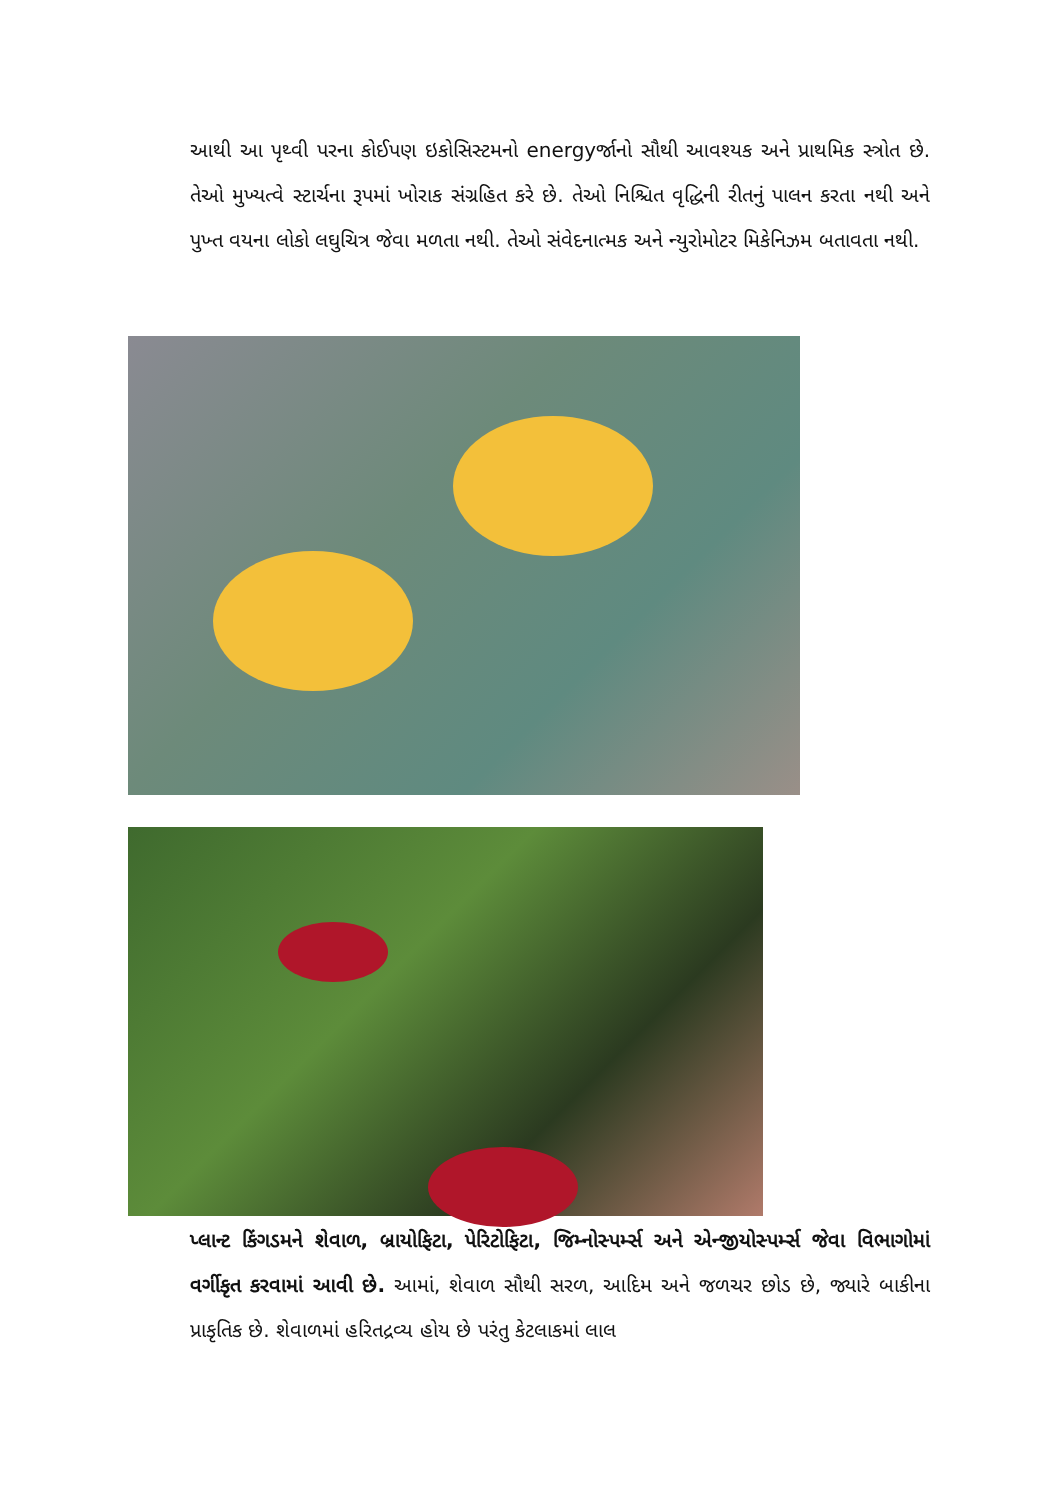આથી આ પૃથ્વી પરના કોઈપણ ઇકોસિસ્ટમનો energyર્જાનો સૌથી આવશ્યક અને પ્રાથમિક સ્ત્રોત છે. તેઓ મુખ્યત્વે સ્ટાર્ચના રૂપમાં ખોરાક સંગ્રહિત કરે છે. તેઓ નિશ્ચિત વૃદ્ધિની રીતનું પાલન કરતા નથી અને પુખ્ત વયના લોકો લઘુચિત્ર જેવા મળતા નથી. તેઓ સંવેદનાત્મક અને ન્યુરોમોટર મિકેનિઝમ બતાવતા નથી.
પ્લાન્ટ કિંગડમને શેવાળ, બ્રાયોફિટા, પેરિટોફિટા, જિમ્નોસ્પર્મ્સ અને એન્જીયોસ્પર્મ્સ જેવા વિભાગોમાં વર્ગીકૃત કરવામાં આવી છે. આમાં, શેવાળ સૌથી સરળ, આદિમ અને જળચર છોડ છે, જ્યારે બાકીના પ્રાકૃતિક છે. શેવાળમાં હરિતદ્રવ્ય હોય છે પરંતુ કેટલાકમાં લાલ